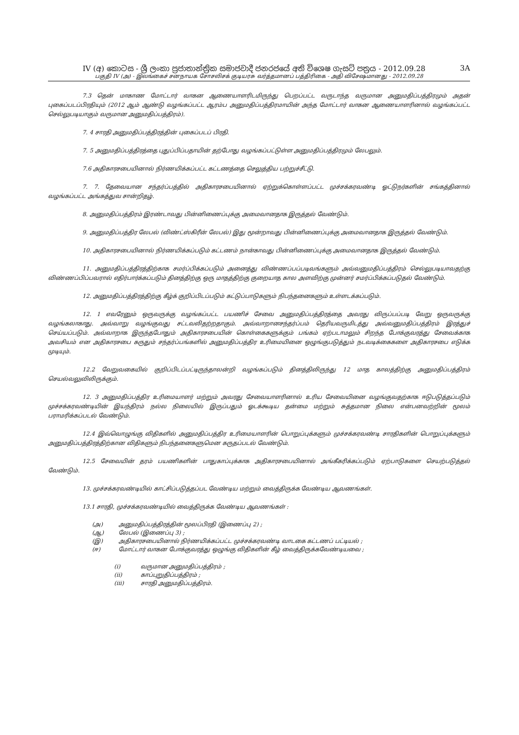IV (අ) කොටස - ශ්‍රී ලංකා ප්‍රජාතාන්ත්‍රික සමාජවාදී ජනරජයේ අති විශෙෂ ගැසට් පත්‍රය - 2012.09.28 3A
பகுதி IV (அ) - இலங்கைச் சனநாயக சோசலிசக் குடியரசு வர்த்தமானப் பத்திரிகை - அதி விசேஷமானது - 2012.09.28
7.3 தென் மாகாண மோட்டார் வாகன ஆணையாளரிடமிருந்து பெறப்பட்ட வருடாந்த வருமான அனுமதிப்பத்திரமும் அதன் புகைப்படப்பிரதியும் (2012 ஆம் ஆண்டு வழங்கப்பட்ட ஆரம்ப அனுமதிப்பத்திரமாயின் அந்த மோட்டார் வாகன ஆணையாளரினால் வழங்கப்பட்ட செல்லுபடியாகும் வருமான அனுமதிப்பத்திரம்).
7. 4 சாரதி அனுமதிப்பத்திரத்தின் புகைப்படப் பிரதி.
7. 5 அனுமதிப்பத்திரத்தை புதுப்பிப்பதாயின் தற்போது வழங்கப்பட்டுள்ள அனுமதிப்பத்திரமும் லேபலும்.
7.6 அதிகாரசபையினால் நிர்ணயிக்கப்பட்ட கட்டணத்தை செலுத்திய பற்றுச்சீட்டு.
7. 7. தேவையான சந்தர்ப்பத்தில் அதிகாரசபையினால் ஏற்றுக்கொள்ளப்பட்ட முச்சக்கரவண்டி ஓட்டுநர்களின் சங்கத்தினால் வழங்கப்பட்ட அங்கத்துவ சான்றிதழ்.
8. அனுமதிப்பத்திரம் இரண்டாவது பின்னிணைப்புக்கு அமைவானதாக இருத்தல் வேண்டும்.
9. அனுமதிப்பத்திர லேபல் (விண்ட்ஸ்கிரீன் லேபல்) இது மூன்றாவது பின்னிணைப்புக்கு அமைவானதாக இருத்தல் வேண்டும்.
10. அதிகாரசபையினால் நிர்ணயிக்கப்படும் கட்டணம் நான்காவது பின்னிணைப்புக்கு அமைவானதாக இருத்தல் வேண்டும்.
11. அனுமதிப்பத்திரத்திற்காக சமர்ப்பிக்கப்படும் அனைத்து விண்ணப்பப்படிவங்களும் அவ்வனுமதிப்பத்திரம் செல்லுபடியாவதற்கு விண்ணப்பிப்பவரால் எதிர்பார்க்கப்படும் தினத்திற்கு ஒரு மாதத்திற்கு குறையாத கால அளவிற்கு முன்னர் சமர்ப்பிக்கப்படுதல் வேண்டும்.
12. அனுமதிப்பத்திரத்திற்கு கீழ்க் குறிப்பிடப்படும் கட்டுப்பாடுகளும் நிபந்தனைகளும் உள்ளடக்கப்படும்.
12. 1 எவரேனும் ஒருவருக்கு வழங்கப்பட்ட பயணிச் சேவை அனுமதிப்பத்திரத்தை அவரது விருப்பப்படி வேறு ஒருவருக்கு வழங்கலாகாது. அவ்வாறு வழங்குவது சட்டவலிதற்றதாகும். அவ்வாறானசந்தர்ப்பம் தெரியவருமிடத்து அவ்வனுமதிப்பத்திரம் இரத்துச் செய்யப்படும். அவ்வாறாக இருந்தபோதும் அதிகாரசபையின் கொள்கைகளுக்கும் பங்கம் ஏற்படாமலும் சிறந்த போக்குவரத்து சேவைக்காக அவசியம் என அதிகாரசபை கருதும் சந்தர்ப்பங்களில் அனுமதிப்பத்திர உரிமையினை ஒழுங்குபடுத்தும் நடவடிக்கைகளை அதிகாரசபை எடுக்க முடியும்.
12.2 வேறுவகையில் குறிப்பிடப்பட்டிருந்தாலன்றி வழங்கப்படும் தினத்திலிருந்து 12 மாத காலத்திற்கு அனுமதிப்பத்திரம் செயல்வலுவிலிருக்கும்.
12. 3 அனுமதிப்பத்திர உரிமையாளர் மற்றும் அவரது சேவையாளரினால் உரிய சேவையினை வழங்குவதற்காக ஈடுபடுத்தப்படும் முச்சக்கரவண்டியின் இயந்திரம் நல்ல நிலையில் இருப்பதும் ஓடக்கூடிய தன்மை மற்றும் சுத்தமான நிலை என்பனவற்றின் மூலம் பராமரிக்கப்படல் வேண்டும்.
12.4 இவ்வொழுங்கு விதிகளில் அனுமதிப்பத்திர உரிமையாளரின் பொறுப்புக்களும் முச்சக்கரவண்டி சாரதிகளின் பொறுப்புக்களும் அனுமதிப்பத்திரத்திற்கான விதிகளும் நிபந்தனைகளுமென கருதப்படல் வேண்டும்.
12.5 சேவையின் தரம் பயணிகளின் பாதுகாப்புக்காக அதிகாரசபையினால் அங்கீகரிக்கப்படும் ஏற்பாடுகளை செயற்படுத்தல் வேண்டும்.
13. முச்சக்கரவண்டியில் காட்சிப்படுத்தப்பட வேண்டிய மற்றும் வைத்திருக்க வேண்டிய ஆவணங்கள்.
13.1 சாரதி, முச்சக்கரவண்டியில் வைத்திருக்க வேண்டிய ஆவணங்கள் :
(அ) அனுமதிப்பத்திரத்தின் மூலப்பிரதி (இணைப்பு 2) ;
(ஆ) லேபல் (இணைப்பு 3) ;
(இ) அதிகாரசபையினால் நிர்ணயிக்கப்பட்ட முச்சக்கரவண்டி வாடகை கட்டணப் பட்டியல் ;
(ஈ) மோட்டார் வாகன போக்குவரத்து ஒழுங்கு விதிகளின் கீழ் வைத்திருக்கவேண்டியவை ;
(i) வருமான அனுமதிப்பத்திரம் ;
(ii) காப்புறுதிப்பத்திரம் ;
(iii) சாரதி அனுமதிப்பத்திரம்.